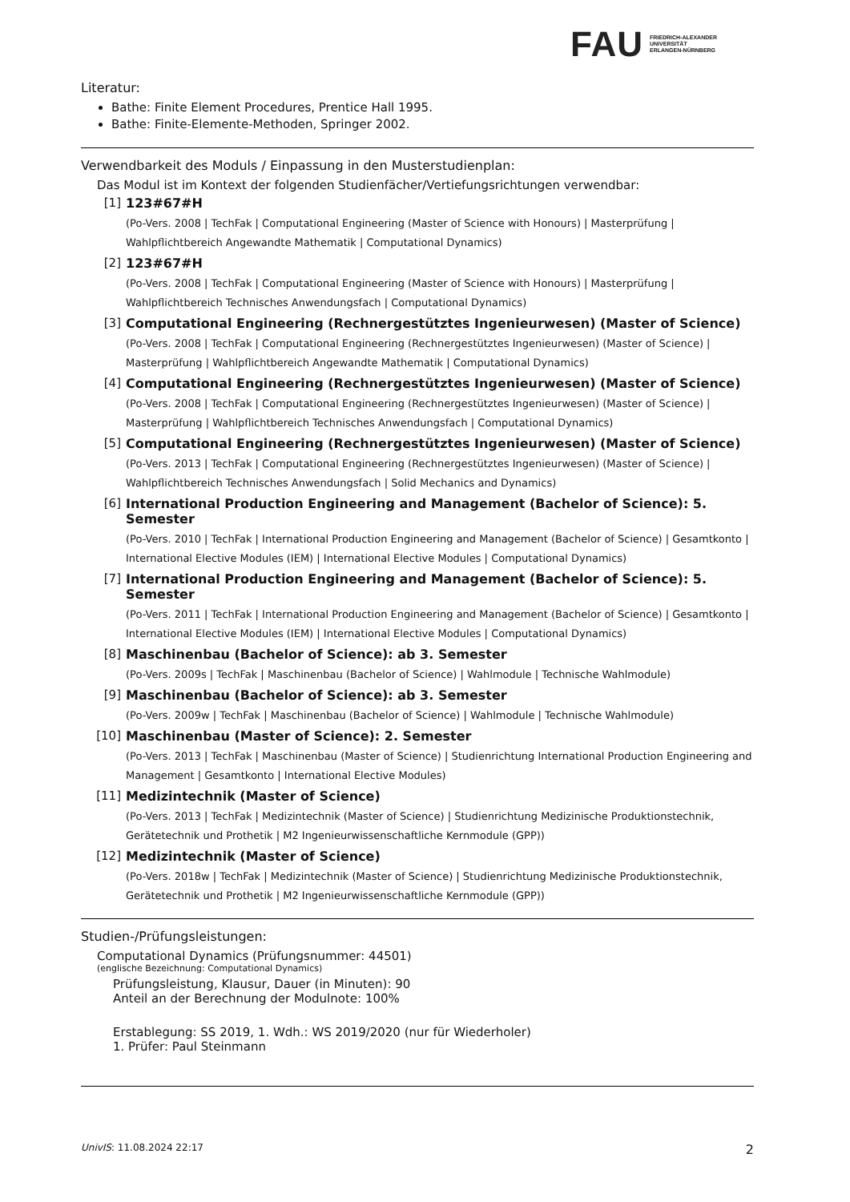FAU
FRIEDRICH-ALEXANDER
UNIVERSITÄT
ERLANGEN-NÜRNBERG
Literatur:
Bathe: Finite Element Procedures, Prentice Hall 1995.
Bathe: Finite-Elemente-Methoden, Springer 2002.
Verwendbarkeit des Moduls / Einpassung in den Musterstudienplan:
Das Modul ist im Kontext der folgenden Studienfächer/Vertiefungsrichtungen verwendbar:
[1] 123#67#H
(Po-Vers. 2008 | TechFak | Computational Engineering (Master of Science with Honours) | Masterprüfung | Wahlpflichtbereich Angewandte Mathematik | Computational Dynamics)
[2] 123#67#H
(Po-Vers. 2008 | TechFak | Computational Engineering (Master of Science with Honours) | Masterprüfung | Wahlpflichtbereich Technisches Anwendungsfach | Computational Dynamics)
[3] Computational Engineering (Rechnergestütztes Ingenieurwesen) (Master of Science)
(Po-Vers. 2008 | TechFak | Computational Engineering (Rechnergestütztes Ingenieurwesen) (Master of Science) | Masterprüfung | Wahlpflichtbereich Angewandte Mathematik | Computational Dynamics)
[4] Computational Engineering (Rechnergestütztes Ingenieurwesen) (Master of Science)
(Po-Vers. 2008 | TechFak | Computational Engineering (Rechnergestütztes Ingenieurwesen) (Master of Science) | Masterprüfung | Wahlpflichtbereich Technisches Anwendungsfach | Computational Dynamics)
[5] Computational Engineering (Rechnergestütztes Ingenieurwesen) (Master of Science)
(Po-Vers. 2013 | TechFak | Computational Engineering (Rechnergestütztes Ingenieurwesen) (Master of Science) | Wahlpflichtbereich Technisches Anwendungsfach | Solid Mechanics and Dynamics)
[6] International Production Engineering and Management (Bachelor of Science): 5. Semester
(Po-Vers. 2010 | TechFak | International Production Engineering and Management (Bachelor of Science) | Gesamtkonto | International Elective Modules (IEM) | International Elective Modules | Computational Dynamics)
[7] International Production Engineering and Management (Bachelor of Science): 5. Semester
(Po-Vers. 2011 | TechFak | International Production Engineering and Management (Bachelor of Science) | Gesamtkonto | International Elective Modules (IEM) | International Elective Modules | Computational Dynamics)
[8] Maschinenbau (Bachelor of Science): ab 3. Semester
(Po-Vers. 2009s | TechFak | Maschinenbau (Bachelor of Science) | Wahlmodule | Technische Wahlmodule)
[9] Maschinenbau (Bachelor of Science): ab 3. Semester
(Po-Vers. 2009w | TechFak | Maschinenbau (Bachelor of Science) | Wahlmodule | Technische Wahlmodule)
[10] Maschinenbau (Master of Science): 2. Semester
(Po-Vers. 2013 | TechFak | Maschinenbau (Master of Science) | Studienrichtung International Production Engineering and Management | Gesamtkonto | International Elective Modules)
[11] Medizintechnik (Master of Science)
(Po-Vers. 2013 | TechFak | Medizintechnik (Master of Science) | Studienrichtung Medizinische Produktionstechnik, Gerätetechnik und Prothetik | M2 Ingenieurwissenschaftliche Kernmodule (GPP))
[12] Medizintechnik (Master of Science)
(Po-Vers. 2018w | TechFak | Medizintechnik (Master of Science) | Studienrichtung Medizinische Produktionstechnik, Gerätetechnik und Prothetik | M2 Ingenieurwissenschaftliche Kernmodule (GPP))
Studien-/Prüfungsleistungen:
Computational Dynamics (Prüfungsnummer: 44501)
(englische Bezeichnung: Computational Dynamics)
Prüfungsleistung, Klausur, Dauer (in Minuten): 90
Anteil an der Berechnung der Modulnote: 100%
Erstablegung: SS 2019, 1. Wdh.: WS 2019/2020 (nur für Wiederholer)
1. Prüfer: Paul Steinmann
UnivIS: 11.08.2024 22:17 2